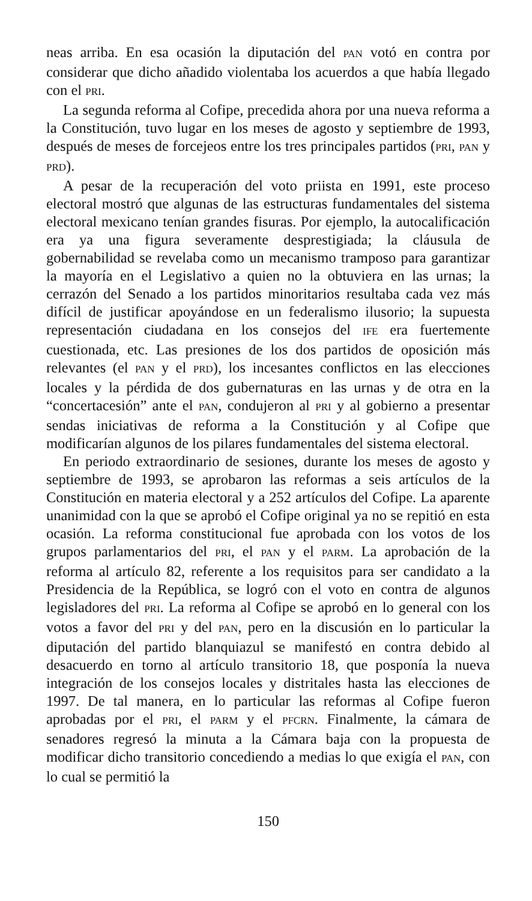neas arriba. En esa ocasión la diputación del PAN votó en contra por considerar que dicho añadido violentaba los acuerdos a que había llegado con el PRI.
La segunda reforma al Cofipe, precedida ahora por una nueva reforma a la Constitución, tuvo lugar en los meses de agosto y septiembre de 1993, después de meses de forcejeos entre los tres principales partidos (PRI, PAN y PRD).
A pesar de la recuperación del voto priista en 1991, este proceso electoral mostró que algunas de las estructuras fundamentales del sistema electoral mexicano tenían grandes fisuras. Por ejemplo, la autocalificación era ya una figura severamente desprestigiada; la cláusula de gobernabilidad se revelaba como un mecanismo tramposo para garantizar la mayoría en el Legislativo a quien no la obtuviera en las urnas; la cerrazón del Senado a los partidos minoritarios resultaba cada vez más difícil de justificar apoyándose en un federalismo ilusorio; la supuesta representación ciudadana en los consejos del IFE era fuertemente cuestionada, etc. Las presiones de los dos partidos de oposición más relevantes (el PAN y el PRD), los incesantes conflictos en las elecciones locales y la pérdida de dos gubernaturas en las urnas y de otra en la “concertacesión” ante el PAN, condujeron al PRI y al gobierno a presentar sendas iniciativas de reforma a la Constitución y al Cofipe que modificarían algunos de los pilares fundamentales del sistema electoral.
En periodo extraordinario de sesiones, durante los meses de agosto y septiembre de 1993, se aprobaron las reformas a seis artículos de la Constitución en materia electoral y a 252 artículos del Cofipe. La aparente unanimidad con la que se aprobó el Cofipe original ya no se repitió en esta ocasión. La reforma constitucional fue aprobada con los votos de los grupos parlamentarios del PRI, el PAN y el PARM. La aprobación de la reforma al artículo 82, referente a los requisitos para ser candidato a la Presidencia de la República, se logró con el voto en contra de algunos legisladores del PRI. La reforma al Cofipe se aprobó en lo general con los votos a favor del PRI y del PAN, pero en la discusión en lo particular la diputación del partido blanquiazul se manifestó en contra debido al desacuerdo en torno al artículo transitorio 18, que posponía la nueva integración de los consejos locales y distritales hasta las elecciones de 1997. De tal manera, en lo particular las reformas al Cofipe fueron aprobadas por el PRI, el PARM y el PFCRN. Finalmente, la cámara de senadores regresó la minuta a la Cámara baja con la propuesta de modificar dicho transitorio concediendo a medias lo que exigía el PAN, con lo cual se permitió la
150